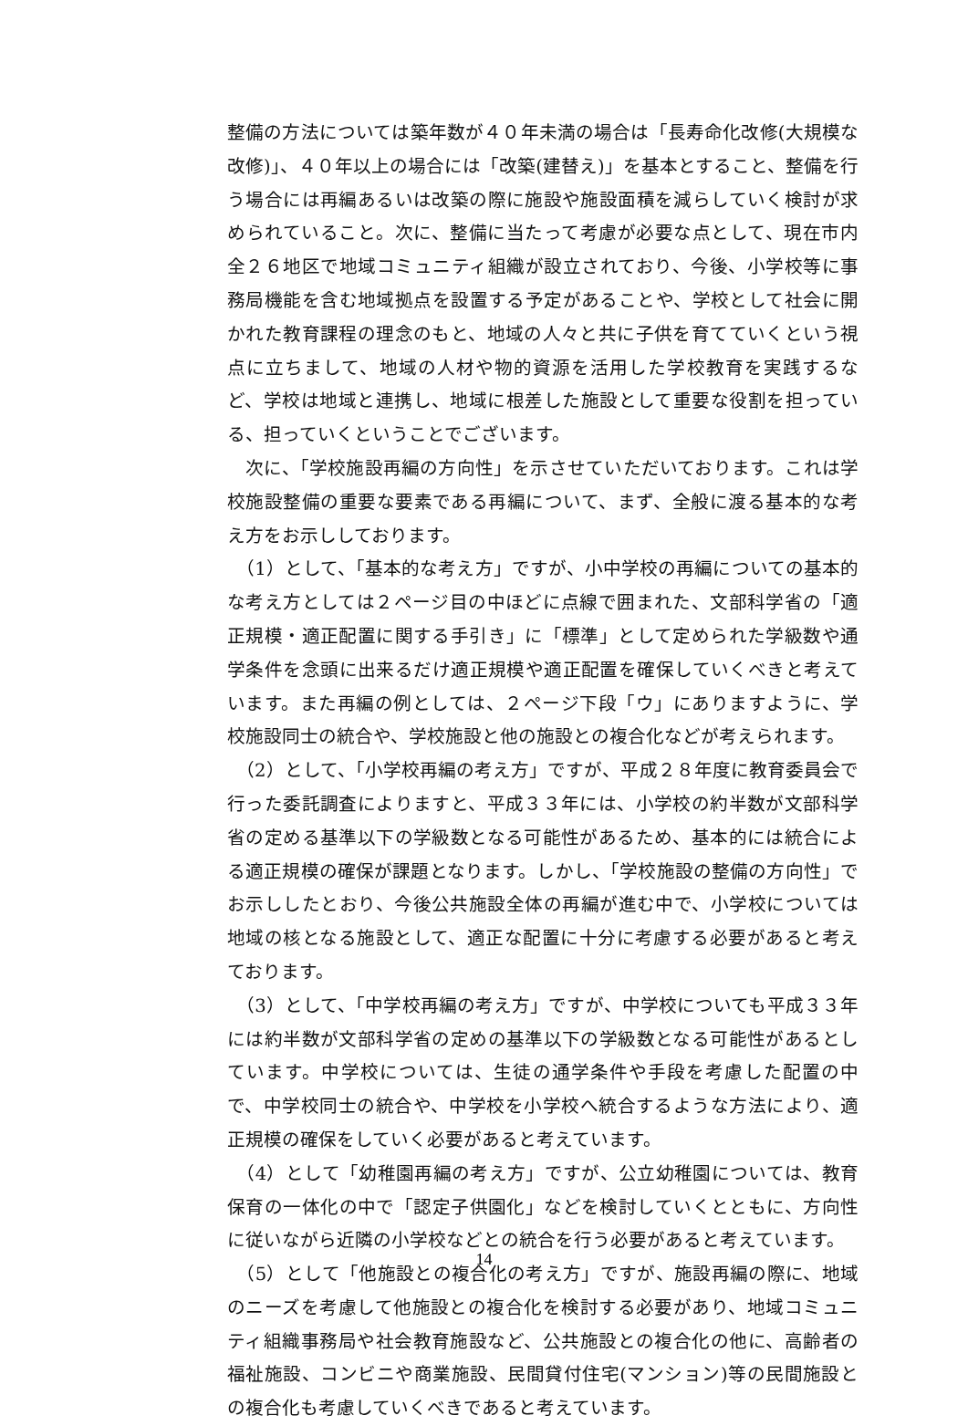整備の方法については築年数が４０年未満の場合は「長寿命化改修(大規模な改修)」、４０年以上の場合には「改築(建替え)」を基本とすること、整備を行う場合には再編あるいは改築の際に施設や施設面積を減らしていく検討が求められていること。次に、整備に当たって考慮が必要な点として、現在市内全２６地区で地域コミュニティ組織が設立されており、今後、小学校等に事務局機能を含む地域拠点を設置する予定があることや、学校として社会に開かれた教育課程の理念のもと、地域の人々と共に子供を育てていくという視点に立ちまして、地域の人材や物的資源を活用した学校教育を実践するなど、学校は地域と連携し、地域に根差した施設として重要な役割を担っている、担っていくということでございます。
　次に、「学校施設再編の方向性」を示させていただいております。これは学校施設整備の重要な要素である再編について、まず、全般に渡る基本的な考え方をお示ししております。
　（1）として、「基本的な考え方」ですが、小中学校の再編についての基本的な考え方としては２ページ目の中ほどに点線で囲まれた、文部科学省の「適正規模・適正配置に関する手引き」に「標準」として定められた学級数や通学条件を念頭に出来るだけ適正規模や適正配置を確保していくべきと考えています。また再編の例としては、２ページ下段「ウ」にありますように、学校施設同士の統合や、学校施設と他の施設との複合化などが考えられます。
　（2）として、「小学校再編の考え方」ですが、平成２８年度に教育委員会で行った委託調査によりますと、平成３３年には、小学校の約半数が文部科学省の定める基準以下の学級数となる可能性があるため、基本的には統合による適正規模の確保が課題となります。しかし、「学校施設の整備の方向性」でお示ししたとおり、今後公共施設全体の再編が進む中で、小学校については地域の核となる施設として、適正な配置に十分に考慮する必要があると考えております。
　（3）として、「中学校再編の考え方」ですが、中学校についても平成３３年には約半数が文部科学省の定めの基準以下の学級数となる可能性があるとしています。中学校については、生徒の通学条件や手段を考慮した配置の中で、中学校同士の統合や、中学校を小学校へ統合するような方法により、適正規模の確保をしていく必要があると考えています。
　（4）として「幼稚園再編の考え方」ですが、公立幼稚園については、教育保育の一体化の中で「認定子供園化」などを検討していくとともに、方向性に従いながら近隣の小学校などとの統合を行う必要があると考えています。
　（5）として「他施設との複合化の考え方」ですが、施設再編の際に、地域のニーズを考慮して他施設との複合化を検討する必要があり、地域コミュニティ組織事務局や社会教育施設など、公共施設との複合化の他に、高齢者の福祉施設、コンビニや商業施設、民間貸付住宅(マンション)等の民間施設との複合化も考慮していくべきであると考えています。
14